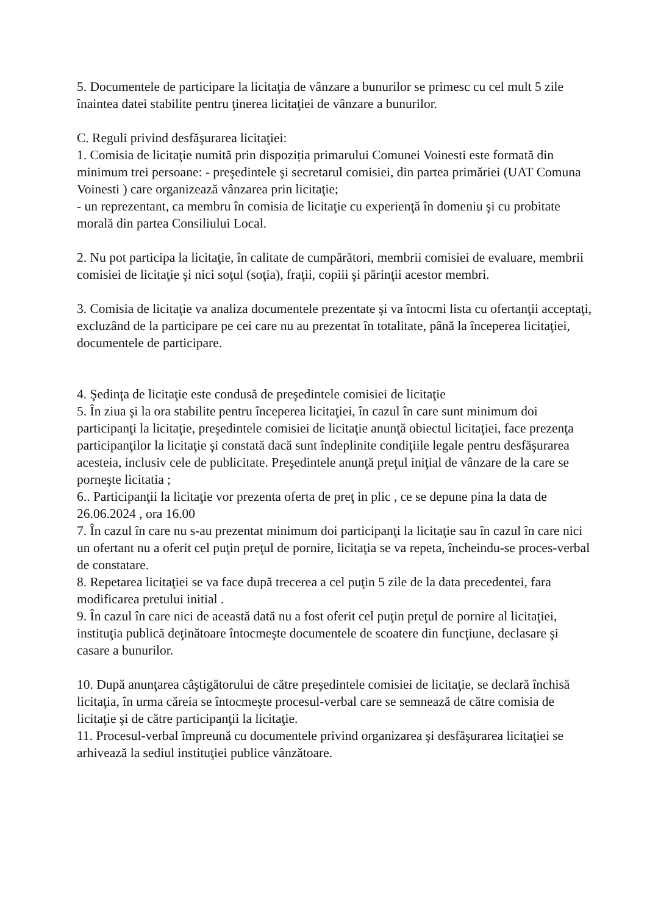5. Documentele de participare la licitaţia de vânzare a bunurilor se primesc cu cel mult 5 zile înaintea datei stabilite pentru ţinerea licitaţiei de vânzare a bunurilor.
C. Reguli privind desfăşurarea licitaţiei:
1. Comisia de licitaţie numită prin dispoziția primarului Comunei Voinesti este formată din minimum trei persoane: - preşedintele şi secretarul comisiei, din partea primăriei (UAT Comuna Voinesti ) care organizează vânzarea prin licitaţie;
- un reprezentant, ca membru în comisia de licitaţie cu experienţă în domeniu şi cu probitate morală din partea Consiliului Local.
2. Nu pot participa la licitaţie, în calitate de cumpărători, membrii comisiei de evaluare, membrii comisiei de licitaţie şi nici soţul (soţia), fraţii, copiii şi părinţii acestor membri.
3. Comisia de licitaţie va analiza documentele prezentate şi va întocmi lista cu ofertanţii acceptaţi, excluzând de la participare pe cei care nu au prezentat în totalitate, până la începerea licitaţiei, documentele de participare.
4. Şedinţa de licitaţie este condusă de preşedintele comisiei de licitaţie
5. În ziua şi la ora stabilite pentru începerea licitaţiei, în cazul în care sunt minimum doi participanţi la licitaţie, preşedintele comisiei de licitaţie anunţă obiectul licitaţiei, face prezenţa participanţilor la licitaţie şi constată dacă sunt îndeplinite condiţiile legale pentru desfăşurarea acesteia, inclusiv cele de publicitate. Preşedintele anunţă preţul iniţial de vânzare de la care se porneşte licitatia ;
6.. Participanţii la licitaţie vor prezenta oferta de preţ in plic , ce se depune pina la data de 26.06.2024 , ora 16.00
7. În cazul în care nu s-au prezentat minimum doi participanţi la licitaţie sau în cazul în care nici un ofertant nu a oferit cel puţin preţul de pornire, licitaţia se va repeta, încheindu-se proces-verbal de constatare.
8. Repetarea licitaţiei se va face după trecerea a cel puţin 5 zile de la data precedentei, fara modificarea pretului initial .
9. În cazul în care nici de această dată nu a fost oferit cel puţin preţul de pornire al licitaţiei, instituţia publică deţinătoare întocmeşte documentele de scoatere din funcţiune, declasare şi casare a bunurilor.
10. După anunţarea câştigătorului de către preşedintele comisiei de licitaţie, se declară închisă licitaţia, în urma căreia se întocmeşte procesul-verbal care se semnează de către comisia de licitaţie şi de către participanţii la licitaţie.
11. Procesul-verbal împreună cu documentele privind organizarea şi desfăşurarea licitaţiei se arhivează la sediul instituţiei publice vânzătoare.